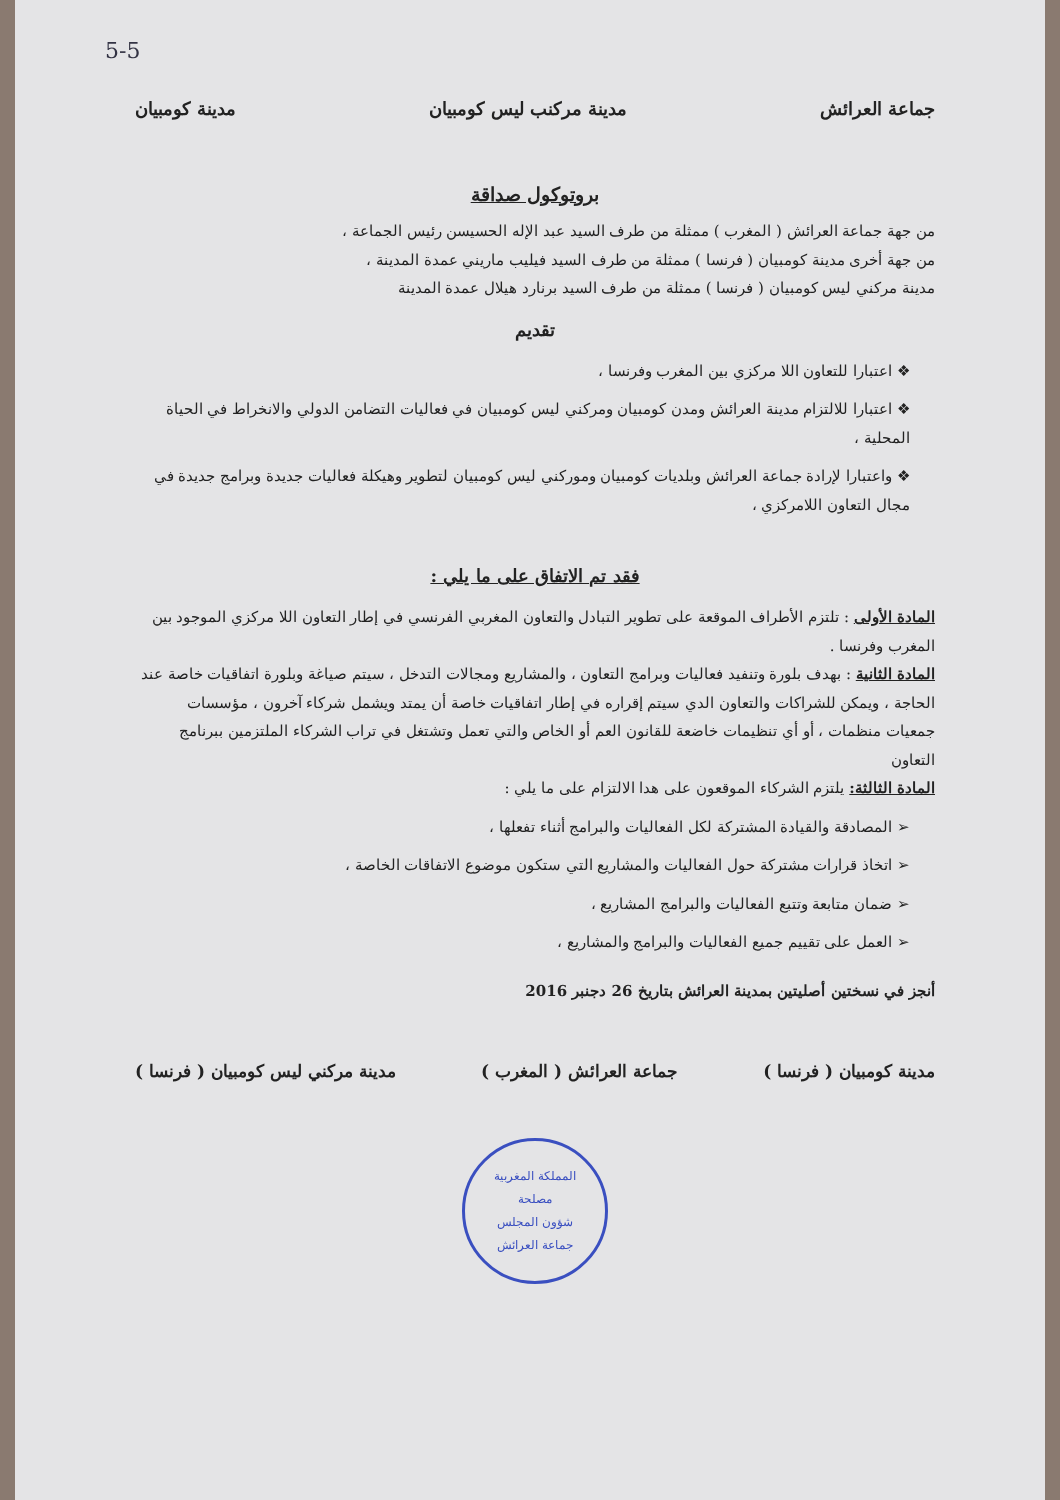5-5
جماعة العرائش مدينة مركنب ليس كومبيان مدينة كومبيان
بروتوكول صداقة
من جهة جماعة العرائش ( المغرب ) ممثلة من طرف السيد عبد الإله الحسيسن رئيس الجماعة ،
من جهة أخرى مدينة كومبيان ( فرنسا ) ممثلة من طرف السيد فيليب ماريني عمدة المدينة ،
مدينة مركني ليس كومبيان ( فرنسا ) ممثلة من طرف السيد برنارد هيلال عمدة المدينة
تقديم
❖ اعتبارا للتعاون اللا مركزي بين المغرب وفرنسا ،
❖ اعتبارا للالتزام مدينة العرائش ومدن كومبيان ومركني ليس كومبيان في فعاليات التضامن الدولي والانخراط في الحياة المحلية ،
❖ واعتبارا لإرادة جماعة العرائش وبلديات كومبيان وموركني ليس كومبيان لتطوير وهيكلة فعاليات جديدة وبرامج جديدة في مجال التعاون اللامركزي ،
فقد تم الاتفاق على ما يلي :
المادة الأولى : تلتزم الأطراف الموقعة على تطوير التبادل والتعاون المغربي الفرنسي في إطار التعاون اللا مركزي الموجود بين المغرب وفرنسا .
المادة الثانية : بهدف بلورة وتنفيد فعاليات وبرامج التعاون ، والمشاريع ومجالات التدخل ، سيتم صياغة وبلورة اتفاقيات خاصة عند الحاجة ، ويمكن للشراكات والتعاون الدي سيتم إقراره في إطار اتفاقيات خاصة أن يمتد ويشمل شركاء آخرون ، مؤسسات جمعيات منظمات ، أو أي تنظيمات خاضعة للقانون العم أو الخاص والتي تعمل وتشتغل في تراب الشركاء الملتزمين ببرنامج التعاون
المادة الثالثة: يلتزم الشركاء الموقعون على هدا الالتزام على ما يلي :
➢ المصادقة والقيادة المشتركة لكل الفعاليات والبرامج أثناء تفعلها ،
➢ اتخاذ قرارات مشتركة حول الفعاليات والمشاريع التي ستكون موضوع الاتفاقات الخاصة ،
➢ ضمان متابعة وتتبع الفعاليات والبرامج المشاريع ،
➢ العمل على تقييم جميع الفعاليات والبرامج والمشاريع ،
أنجز في نسختين أصليتين بمدينة العرائش بتاريخ 26 دجنبر 2016
مدينة كومبيان ( فرنسا ) جماعة العرائش ( المغرب ) مدينة مركني ليس كومبيان ( فرنسا )
المملكة المغربية
مصلحة
شؤون المجلس
جماعة العرائش